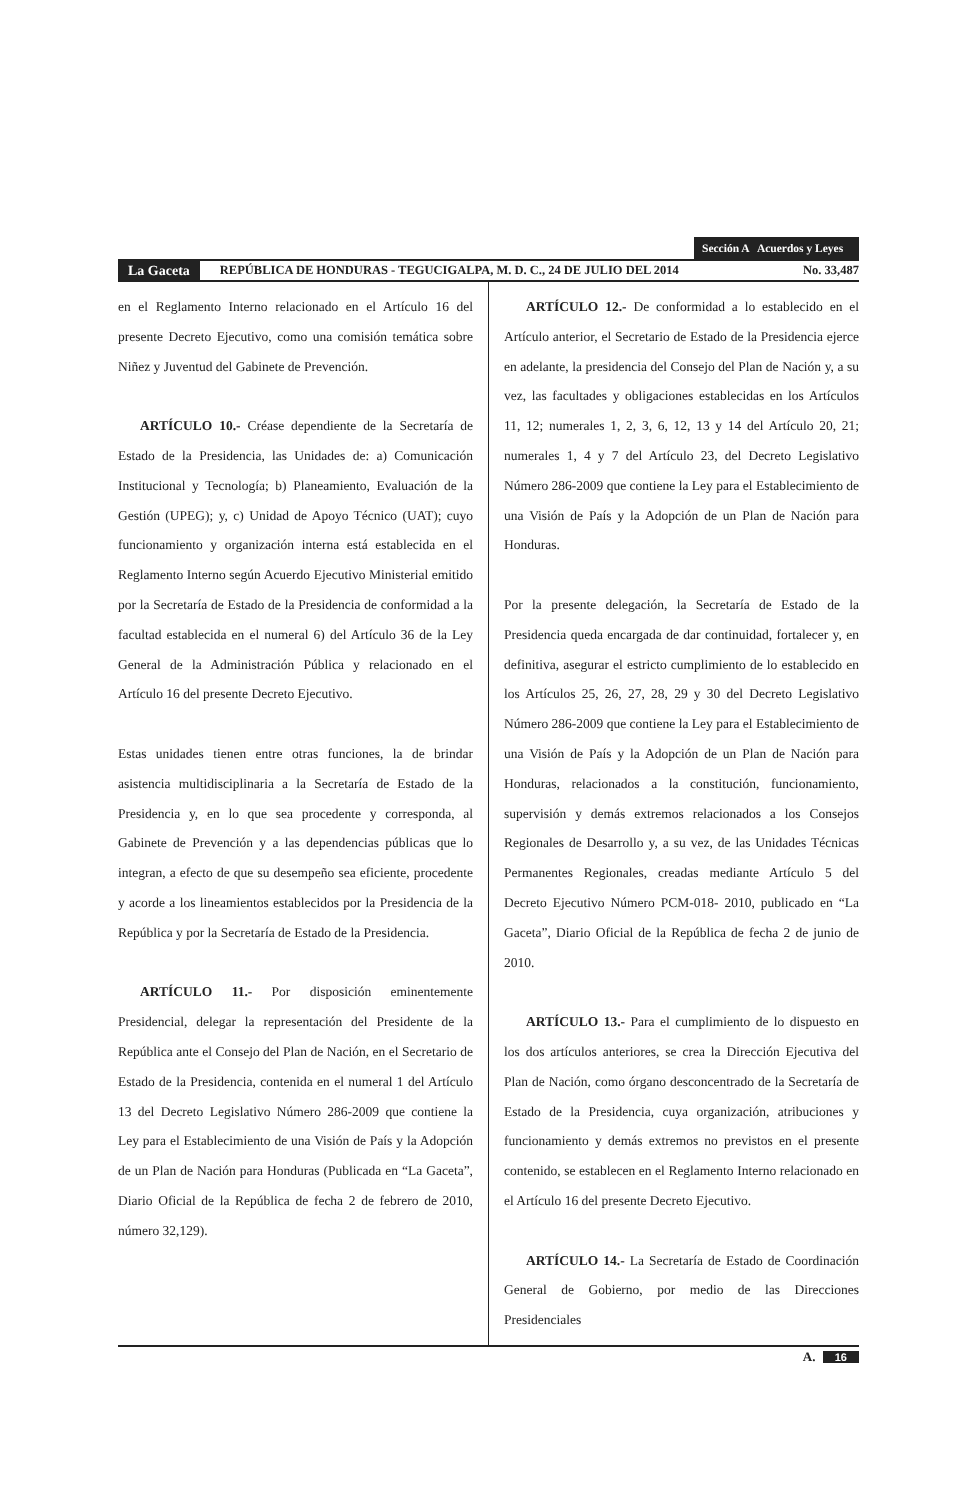Sección A Acuerdos y Leyes
La Gaceta REPÚBLICA DE HONDURAS - TEGUCIGALPA, M. D. C., 24 DE JULIO DEL 2014 No. 33,487
en el Reglamento Interno relacionado en el Artículo 16 del presente Decreto Ejecutivo, como una comisión temática sobre Niñez y Juventud del Gabinete de Prevención.
ARTÍCULO 10.- Créase dependiente de la Secretaría de Estado de la Presidencia, las Unidades de: a) Comunicación Institucional y Tecnología; b) Planeamiento, Evaluación de la Gestión (UPEG); y, c) Unidad de Apoyo Técnico (UAT); cuyo funcionamiento y organización interna está establecida en el Reglamento Interno según Acuerdo Ejecutivo Ministerial emitido por la Secretaría de Estado de la Presidencia de conformidad a la facultad establecida en el numeral 6) del Artículo 36 de la Ley General de la Administración Pública y relacionado en el Artículo 16 del presente Decreto Ejecutivo.
Estas unidades tienen entre otras funciones, la de brindar asistencia multidisciplinaria a la Secretaría de Estado de la Presidencia y, en lo que sea procedente y corresponda, al Gabinete de Prevención y a las dependencias públicas que lo integran, a efecto de que su desempeño sea eficiente, procedente y acorde a los lineamientos establecidos por la Presidencia de la República y por la Secretaría de Estado de la Presidencia.
ARTÍCULO 11.- Por disposición eminentemente Presidencial, delegar la representación del Presidente de la República ante el Consejo del Plan de Nación, en el Secretario de Estado de la Presidencia, contenida en el numeral 1 del Artículo 13 del Decreto Legislativo Número 286-2009 que contiene la Ley para el Establecimiento de una Visión de País y la Adopción de un Plan de Nación para Honduras (Publicada en “La Gaceta”, Diario Oficial de la República de fecha 2 de febrero de 2010, número 32,129).
ARTÍCULO 12.- De conformidad a lo establecido en el Artículo anterior, el Secretario de Estado de la Presidencia ejerce en adelante, la presidencia del Consejo del Plan de Nación y, a su vez, las facultades y obligaciones establecidas en los Artículos 11, 12; numerales 1, 2, 3, 6, 12, 13 y 14 del Artículo 20, 21; numerales 1, 4 y 7 del Artículo 23, del Decreto Legislativo Número 286-2009 que contiene la Ley para el Establecimiento de una Visión de País y la Adopción de un Plan de Nación para Honduras.
Por la presente delegación, la Secretaría de Estado de la Presidencia queda encargada de dar continuidad, fortalecer y, en definitiva, asegurar el estricto cumplimiento de lo establecido en los Artículos 25, 26, 27, 28, 29 y 30 del Decreto Legislativo Número 286-2009 que contiene la Ley para el Establecimiento de una Visión de País y la Adopción de un Plan de Nación para Honduras, relacionados a la constitución, funcionamiento, supervisión y demás extremos relacionados a los Consejos Regionales de Desarrollo y, a su vez, de las Unidades Técnicas Permanentes Regionales, creadas mediante Artículo 5 del Decreto Ejecutivo Número PCM-018- 2010, publicado en “La Gaceta”, Diario Oficial de la República de fecha 2 de junio de 2010.
ARTÍCULO 13.- Para el cumplimiento de lo dispuesto en los dos artículos anteriores, se crea la Dirección Ejecutiva del Plan de Nación, como órgano desconcentrado de la Secretaría de Estado de la Presidencia, cuya organización, atribuciones y funcionamiento y demás extremos no previstos en el presente contenido, se establecen en el Reglamento Interno relacionado en el Artículo 16 del presente Decreto Ejecutivo.
ARTÍCULO 14.- La Secretaría de Estado de Coordinación General de Gobierno, por medio de las Direcciones Presidenciales
A. 16